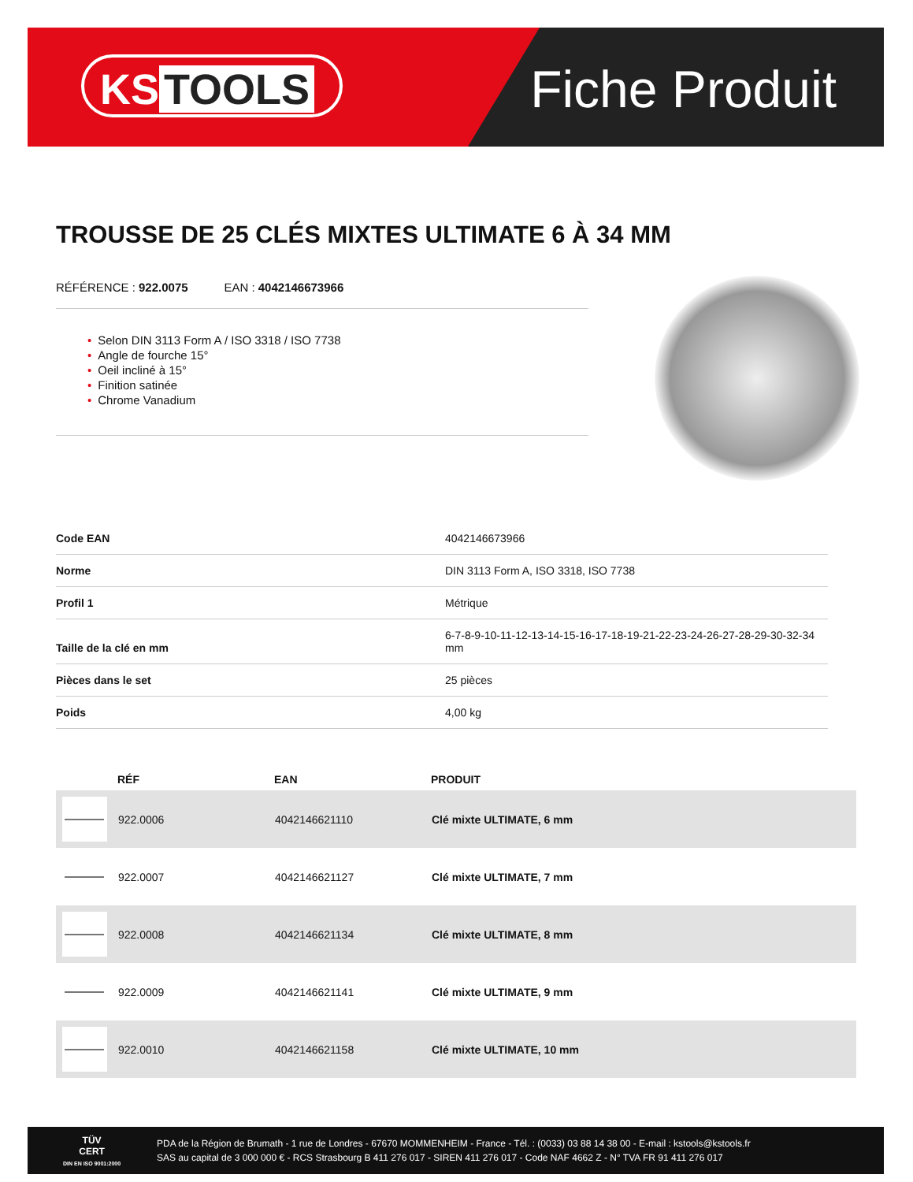KS TOOLS
Fiche Produit
TROUSSE DE 25 CLÉS MIXTES ULTIMATE 6 À 34 MM
RÉFÉRENCE : 922.0075 EAN : 4042146673966
• Selon DIN 3113 Form A / ISO 3318 / ISO 7738
• Angle de fourche 15°
• Oeil incliné à 15°
• Finition satinée
• Chrome Vanadium
| Code EAN | 4042146673966 |
| Norme | DIN 3113 Form A, ISO 3318, ISO 7738 |
| Profil 1 | Métrique |
| Taille de la clé en mm | 6-7-8-9-10-11-12-13-14-15-16-17-18-19-21-22-23-24-26-27-28-29-30-32-34 mm |
| Pièces dans le set | 25 pièces |
| Poids | 4,00 kg |
| | RÉF | EAN | PRODUIT |
| --- | --- | --- | --- |
| | 922.0006 | 4042146621110 | Clé mixte ULTIMATE, 6 mm |
| | 922.0007 | 4042146621127 | Clé mixte ULTIMATE, 7 mm |
| | 922.0008 | 4042146621134 | Clé mixte ULTIMATE, 8 mm |
| | 922.0009 | 4042146621141 | Clé mixte ULTIMATE, 9 mm |
| | 922.0010 | 4042146621158 | Clé mixte ULTIMATE, 10 mm |
TÜV
CERT
DIN EN ISO 9001:2000
PDA de la Région de Brumath - 1 rue de Londres - 67670 MOMMENHEIM - France - Tél. : (0033) 03 88 14 38 00 - E-mail : kstools@kstools.fr
SAS au capital de 3 000 000 € - RCS Strasbourg B 411 276 017 - SIREN 411 276 017 - Code NAF 4662 Z - N° TVA FR 91 411 276 017